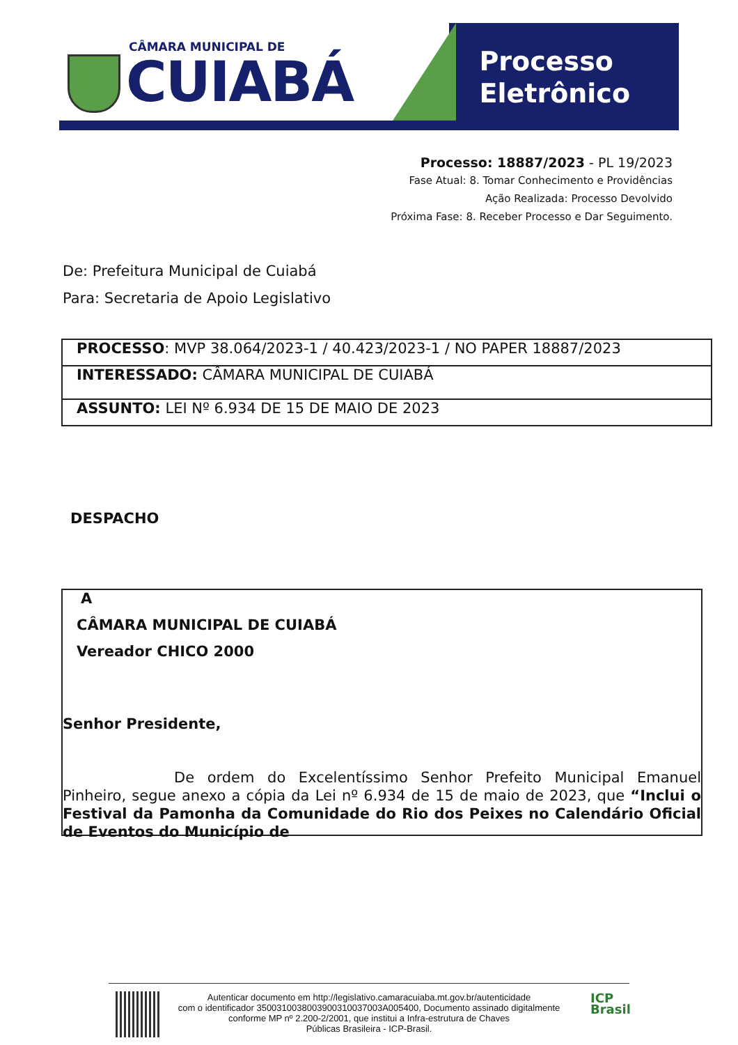CÂMARA MUNICIPAL DE
CUIABÁ
Processo
Eletrônico
Processo: 18887/2023 - PL 19/2023
Fase Atual: 8. Tomar Conhecimento e Providências
Ação Realizada: Processo Devolvido
Próxima Fase: 8. Receber Processo e Dar Seguimento.
De: Prefeitura Municipal de Cuiabá
Para: Secretaria de Apoio Legislativo
| PROCESSO : MVP 38.064/2023-1 / 40.423/2023-1 / NO PAPER 18887/2023 |
| INTERESSADO: CÂMARA MUNICIPAL DE CUIABÁ |
| ASSUNTO: LEI Nº 6.934 DE 15 DE MAIO DE 2023 |
DESPACHO
A
CÂMARA MUNICIPAL DE CUIABÁ
Vereador CHICO 2000
Senhor Presidente,
De ordem do Excelentíssimo Senhor Prefeito Municipal Emanuel Pinheiro, segue anexo a cópia da Lei nº 6.934 de 15 de maio de 2023, que “Inclui o Festival da Pamonha da Comunidade do Rio dos Peixes no Calendário Oficial de Eventos do Município de
ICP
Brasil
Autenticar documento em http://legislativo.camaracuiaba.mt.gov.br/autenticidade
com o identificador 3500310038003900310037003A005400, Documento assinado digitalmente
conforme MP nº 2.200-2/2001, que institui a Infra-estrutura de Chaves
Públicas Brasileira - ICP-Brasil.